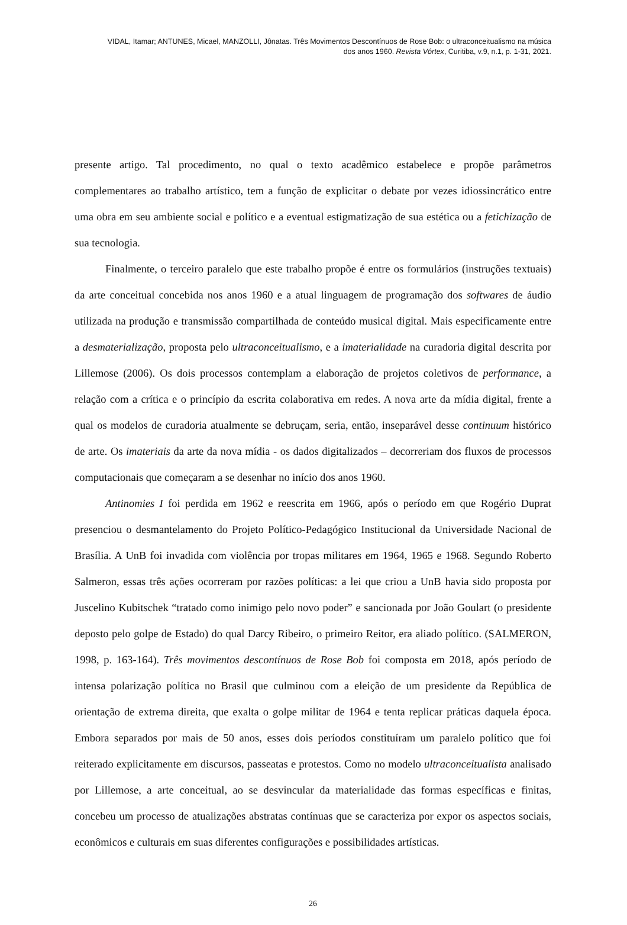VIDAL, Itamar; ANTUNES, Micael, MANZOLLI, Jônatas. Três Movimentos Descontínuos de Rose Bob: o ultraconceitualismo na música
dos anos 1960. Revista Vórtex, Curitiba, v.9, n.1, p. 1-31, 2021.
presente artigo. Tal procedimento, no qual o texto acadêmico estabelece e propõe parâmetros complementares ao trabalho artístico, tem a função de explicitar o debate por vezes idiossincrático entre uma obra em seu ambiente social e político e a eventual estigmatização de sua estética ou a fetichização de sua tecnologia.
Finalmente, o terceiro paralelo que este trabalho propõe é entre os formulários (instruções textuais) da arte conceitual concebida nos anos 1960 e a atual linguagem de programação dos softwares de áudio utilizada na produção e transmissão compartilhada de conteúdo musical digital. Mais especificamente entre a desmaterialização, proposta pelo ultraconceitualismo, e a imaterialidade na curadoria digital descrita por Lillemose (2006). Os dois processos contemplam a elaboração de projetos coletivos de performance, a relação com a crítica e o princípio da escrita colaborativa em redes. A nova arte da mídia digital, frente a qual os modelos de curadoria atualmente se debruçam, seria, então, inseparável desse continuum histórico de arte. Os imateriais da arte da nova mídia - os dados digitalizados – decorreriam dos fluxos de processos computacionais que começaram a se desenhar no início dos anos 1960.
Antinomies I foi perdida em 1962 e reescrita em 1966, após o período em que Rogério Duprat presenciou o desmantelamento do Projeto Político-Pedagógico Institucional da Universidade Nacional de Brasília. A UnB foi invadida com violência por tropas militares em 1964, 1965 e 1968. Segundo Roberto Salmeron, essas três ações ocorreram por razões políticas: a lei que criou a UnB havia sido proposta por Juscelino Kubitschek “tratado como inimigo pelo novo poder” e sancionada por João Goulart (o presidente deposto pelo golpe de Estado) do qual Darcy Ribeiro, o primeiro Reitor, era aliado político. (SALMERON, 1998, p. 163-164). Três movimentos descontínuos de Rose Bob foi composta em 2018, após período de intensa polarização política no Brasil que culminou com a eleição de um presidente da República de orientação de extrema direita, que exalta o golpe militar de 1964 e tenta replicar práticas daquela época. Embora separados por mais de 50 anos, esses dois períodos constituíram um paralelo político que foi reiterado explicitamente em discursos, passeatas e protestos. Como no modelo ultraconceitualista analisado por Lillemose, a arte conceitual, ao se desvincular da materialidade das formas específicas e finitas, concebeu um processo de atualizações abstratas contínuas que se caracteriza por expor os aspectos sociais, econômicos e culturais em suas diferentes configurações e possibilidades artísticas.
26